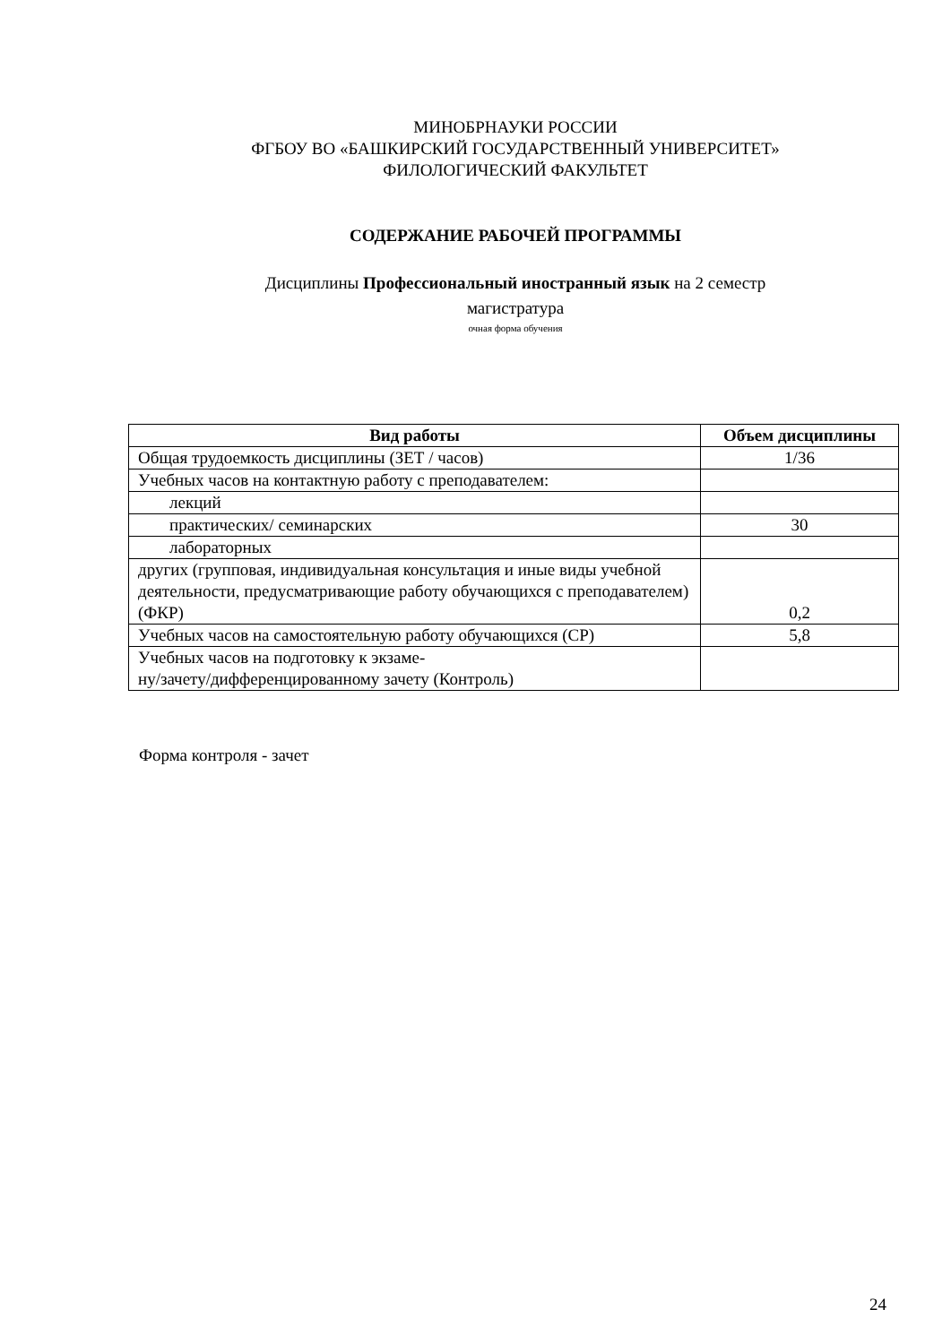МИНОБРНАУКИ РОССИИ
ФГБОУ ВО «БАШКИРСКИЙ ГОСУДАРСТВЕННЫЙ УНИВЕРСИТЕТ»
ФИЛОЛОГИЧЕСКИЙ ФАКУЛЬТЕТ
СОДЕРЖАНИЕ РАБОЧЕЙ ПРОГРАММЫ
Дисциплины Профессиональный иностранный язык на 2 семестр
магистратура
очная форма обучения
| Вид работы | Объем дисциплины |
| --- | --- |
| Общая трудоемкость дисциплины (ЗЕТ / часов) | 1/36 |
| Учебных часов на контактную работу с преподавателем: | |
| лекций | |
| практических/ семинарских | 30 |
| лабораторных | |
| других (групповая, индивидуальная консультация и иные виды учебной деятельности, предусматривающие работу обучающихся с преподавателем) (ФКР) | 0,2 |
| Учебных часов на самостоятельную работу обучающихся (СР) | 5,8 |
| Учебных часов на подготовку к экзаме- ну/зачету/дифференцированному зачету (Контроль) | |
Форма контроля - зачет
24